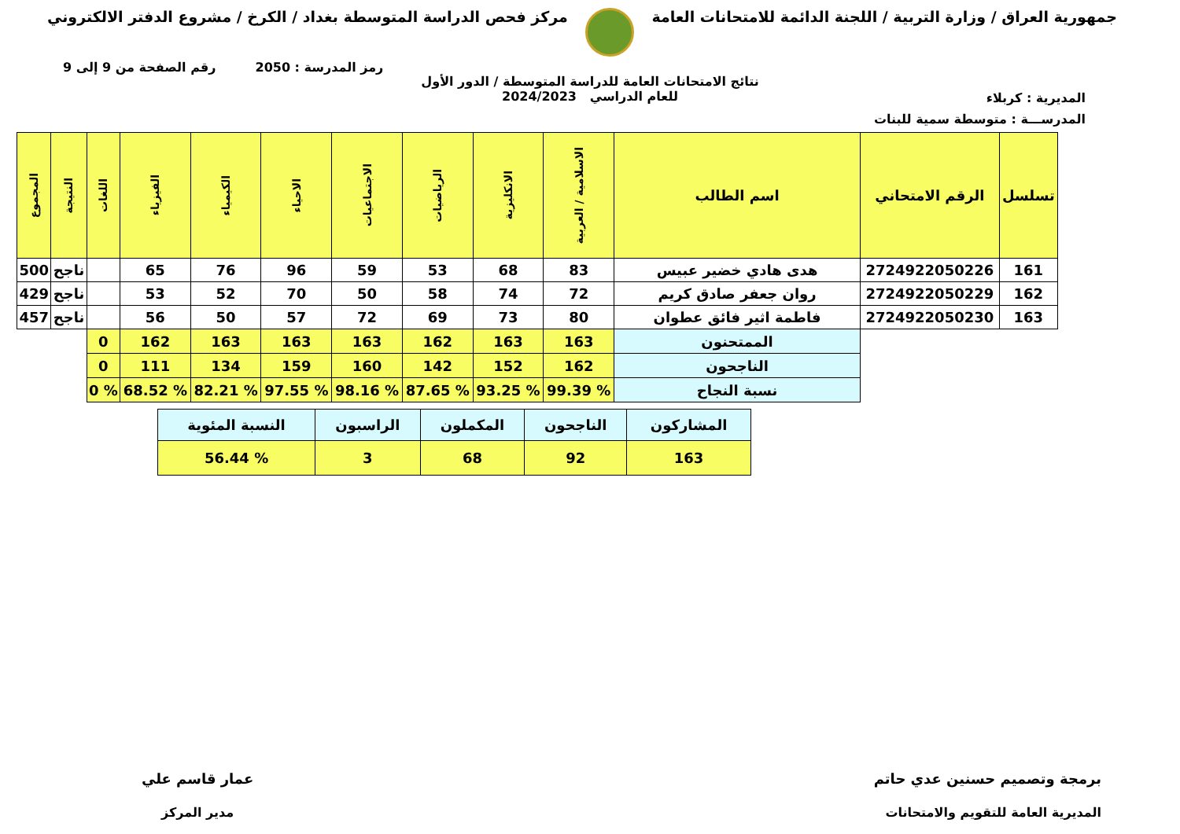جمهورية العراق / وزارة التربية / اللجنة الدائمة للامتحانات العامة
مركز فحص الدراسة المتوسطة بغداد / الكرخ / مشروع الدفتر الالكتروني
رمز المدرسة : 2050 رقم الصفحة من 9 إلى 9
المديرية : كربلاء
نتائج الامتحانات العامة للدراسة المتوسطة / الدور الأول
للعام الدراسي 2024/2023
المدرســـة : متوسطة سمية للبنات
| تسلسل | الرقم الامتحاني | اسم الطالب | الاسلامية / العربية | الانكليزية | الرياضيات | الاجتماعيات | الاحياء | الكيمياء | الفيزياء | اللغات | النتيجة | المجموع |
| --- | --- | --- | --- | --- | --- | --- | --- | --- | --- | --- | --- | --- |
| 161 | 2724922050226 | هدى هادي خضير عبيس | 83 | 68 | 53 | 59 | 96 | 76 | 65 | | ناجح | 500 |
| 162 | 2724922050229 | روان جعفر صادق كريم | 72 | 74 | 58 | 50 | 70 | 52 | 53 | | ناجح | 429 |
| 163 | 2724922050230 | فاطمة اثير فائق عطوان | 80 | 73 | 69 | 72 | 57 | 50 | 56 | | ناجح | 457 |
| | | الممتحنون | 163 | 163 | 162 | 163 | 163 | 163 | 162 | 0 | | |
| | | الناجحون | 162 | 152 | 142 | 160 | 159 | 134 | 111 | 0 | | |
| | | نسبة النجاح | % 99.39 | % 93.25 | % 87.65 | % 98.16 | % 97.55 | % 82.21 | % 68.52 | % 0 | | |
| المشاركون | الناجحون | المكملون | الراسبون | النسبة المئوية |
| 163 | 92 | 68 | 3 | % 56.44 |
برمجة وتصميم حسنين عدي حاتم
المديرية العامة للتقويم والامتحانات
عمار قاسم علي
مدير المركز